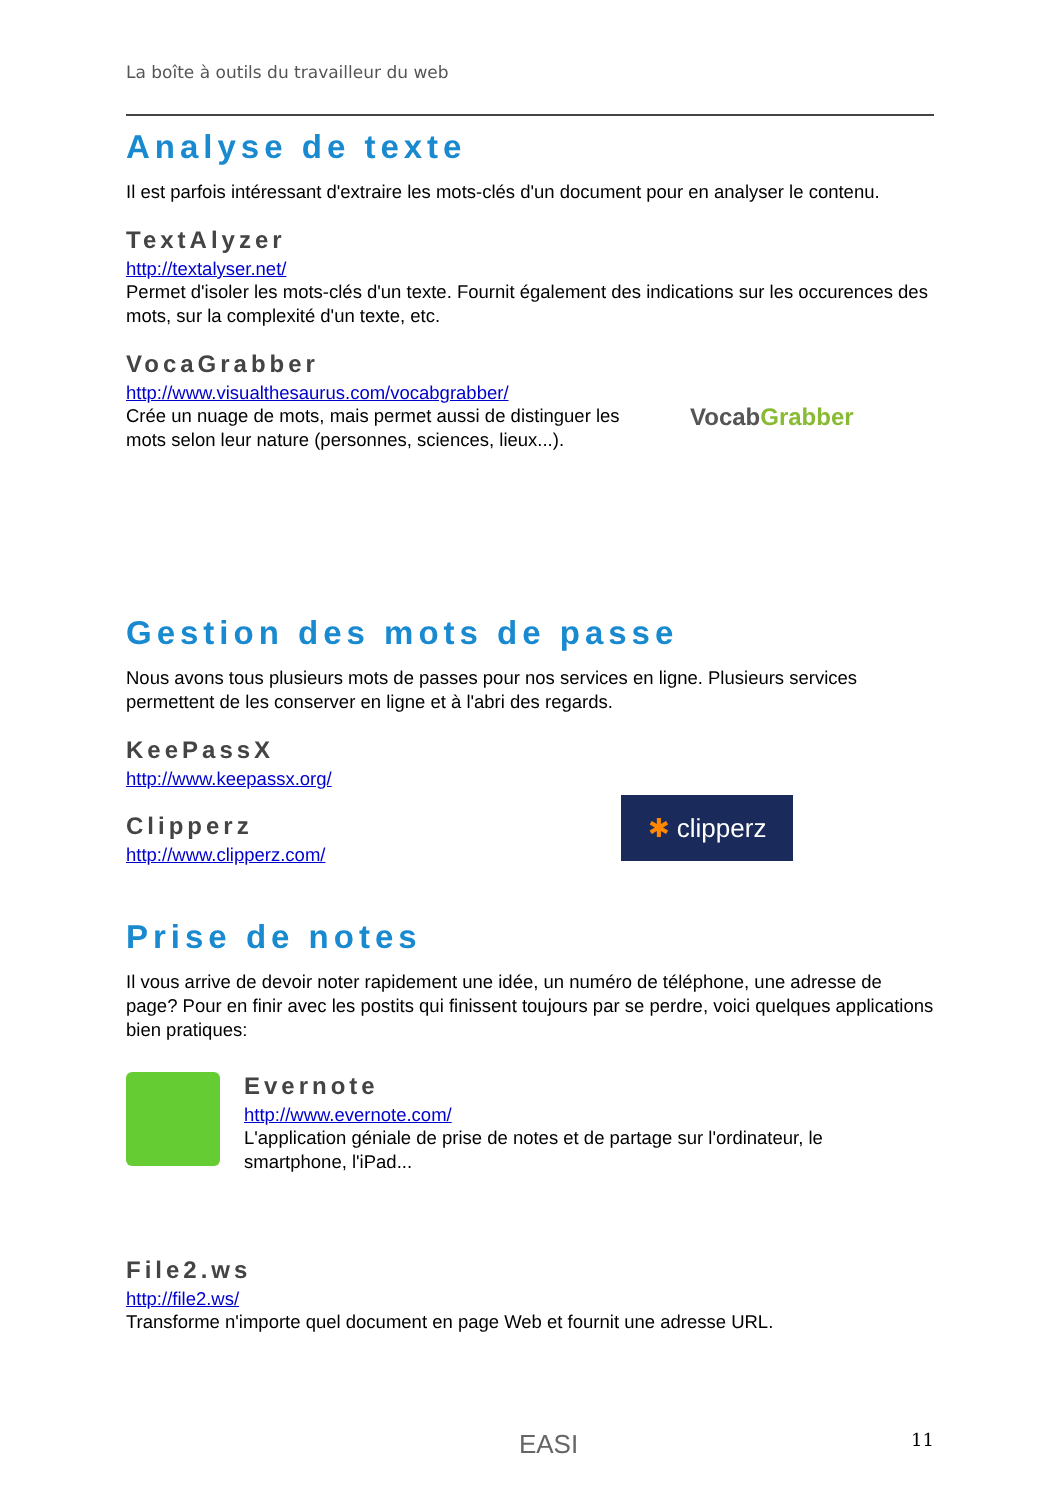La boîte à outils du travailleur du web
Analyse de texte
Il est parfois intéressant d'extraire les mots-clés d'un document pour en analyser le contenu.
TextAlyzer
http://textalyser.net/
Permet d'isoler les mots-clés d'un texte. Fournit également des indications sur les occurences des mots, sur la complexité d'un texte, etc.
VocaGrabber
http://www.visualthesaurus.com/vocabgrabber/
Crée un nuage de mots, mais permet aussi de distinguer les
mots selon leur nature (personnes, sciences, lieux...).
VocabGrabber
Gestion des mots de passe
Nous avons tous plusieurs mots de passes pour nos services en ligne. Plusieurs services permettent de les conserver en ligne et à l'abri des regards.
KeePassX
http://www.keepassx.org/
Clipperz
http://www.clipperz.com/
✱ clipperz
Prise de notes
Il vous arrive de devoir noter rapidement une idée, un numéro de téléphone, une adresse de page? Pour en finir avec les postits qui finissent toujours par se perdre, voici quelques applications bien pratiques:
Evernote
http://www.evernote.com/
L'application géniale de prise de notes et de partage sur l'ordinateur, le
smartphone, l'iPad...
File2.ws
http://file2.ws/
Transforme n'importe quel document en page Web et fournit une adresse URL.
EASI 11